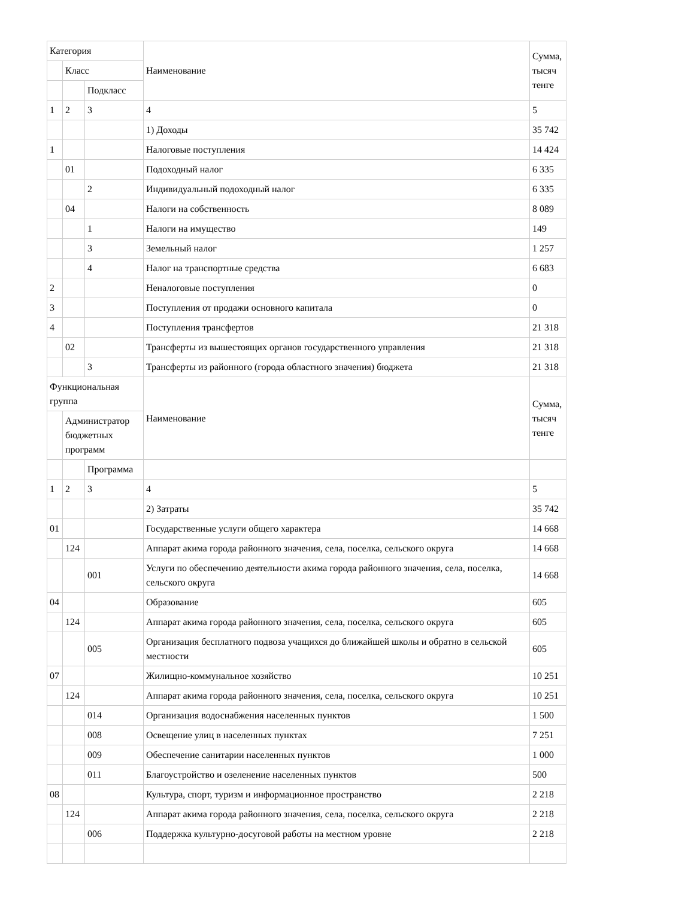| Категория | | | Наименование | Сумма, тысяч тенге |
| | Класс | | | |
| | | Подкласс | | |
| 1 | 2 | 3 | 4 | 5 |
| | | | 1) Доходы | 35 742 |
| 1 | | | Налоговые поступления | 14 424 |
| | 01 | | Подоходный налог | 6 335 |
| | | 2 | Индивидуальный подоходный налог | 6 335 |
| | 04 | | Налоги на собственность | 8 089 |
| | | 1 | Налоги на имущество | 149 |
| | | 3 | Земельный налог | 1 257 |
| | | 4 | Налог на транспортные средства | 6 683 |
| 2 | | | Неналоговые поступления | 0 |
| 3 | | | Поступления от продажи основного капитала | 0 |
| 4 | | | Поступления трансфертов | 21 318 |
| | 02 | | Трансферты из вышестоящих органов государственного управления | 21 318 |
| | | 3 | Трансферты из районного (города областного значения) бюджета | 21 318 |
| Функциональная группа | | | Наименование | Сумма, тысяч тенге |
| | Администратор бюджетных программ | | | |
| | | Программа | | |
| 1 | 2 | 3 | 4 | 5 |
| | | | 2) Затраты | 35 742 |
| 01 | | | Государственные услуги общего характера | 14 668 |
| | 124 | | Аппарат акима города районного значения, села, поселка, сельского округа | 14 668 |
| | | 001 | Услуги по обеспечению деятельности акима города районного значения, села, поселка, сельского округа | 14 668 |
| 04 | | | Образование | 605 |
| | 124 | | Аппарат акима города районного значения, села, поселка, сельского округа | 605 |
| | | 005 | Организация бесплатного подвоза учащихся до ближайшей школы и обратно в сельской местности | 605 |
| 07 | | | Жилищно-коммунальное хозяйство | 10 251 |
| | 124 | | Аппарат акима города районного значения, села, поселка, сельского округа | 10 251 |
| | | 014 | Организация водоснабжения населенных пунктов | 1 500 |
| | | 008 | Освещение улиц в населенных пунктах | 7 251 |
| | | 009 | Обеспечение санитарии населенных пунктов | 1 000 |
| | | 011 | Благоустройство и озеленение населенных пунктов | 500 |
| 08 | | | Культура, спорт, туризм и информационное пространство | 2 218 |
| | 124 | | Аппарат акима города районного значения, села, поселка, сельского округа | 2 218 |
| | | 006 | Поддержка культурно-досуговой работы на местном уровне | 2 218 |